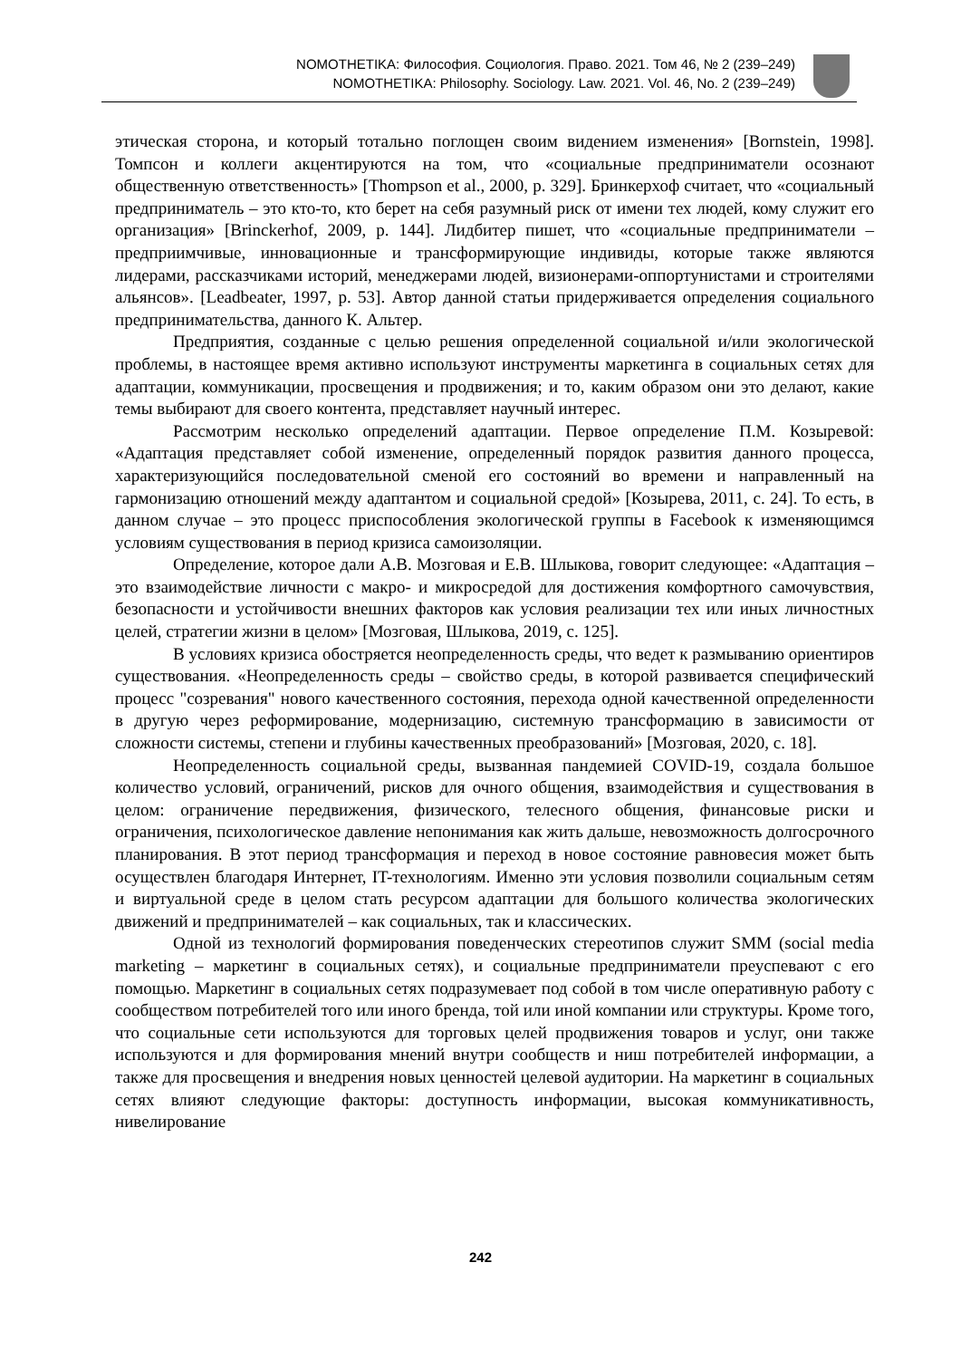NOMOTHETIKA: Философия. Социология. Право. 2021. Том 46, № 2 (239–249)
NOMOTHETIKA: Philosophy. Sociology. Law. 2021. Vol. 46, No. 2 (239–249)
этическая сторона, и который тотально поглощен своим видением изменения» [Bornstein, 1998]. Томпсон и коллеги акцентируются на том, что «социальные предприниматели осознают общественную ответственность» [Thompson et al., 2000, p. 329]. Бринкерхоф считает, что «социальный предприниматель – это кто-то, кто берет на себя разумный риск от имени тех людей, кому служит его организация» [Brinckerhof, 2009, p. 144]. Лидбитер пишет, что «социальные предприниматели – предприимчивые, инновационные и трансформирующие индивиды, которые также являются лидерами, рассказчиками историй, менеджерами людей, визионерами-оппортунистами и строителями альянсов». [Leadbeater, 1997, p. 53]. Автор данной статьи придерживается определения социального предпринимательства, данного К. Альтер.
Предприятия, созданные с целью решения определенной социальной и/или экологической проблемы, в настоящее время активно используют инструменты маркетинга в социальных сетях для адаптации, коммуникации, просвещения и продвижения; и то, каким образом они это делают, какие темы выбирают для своего контента, представляет научный интерес.
Рассмотрим несколько определений адаптации. Первое определение П.М. Козыревой: «Адаптация представляет собой изменение, определенный порядок развития данного процесса, характеризующийся последовательной сменой его состояний во времени и направленный на гармонизацию отношений между адаптантом и социальной средой» [Козырева, 2011, с. 24]. То есть, в данном случае – это процесс приспособления экологической группы в Facebook к изменяющимся условиям существования в период кризиса самоизоляции.
Определение, которое дали А.В. Мозговая и Е.В. Шлыкова, говорит следующее: «Адаптация – это взаимодействие личности с макро- и микросредой для достижения комфортного самочувствия, безопасности и устойчивости внешних факторов как условия реализации тех или иных личностных целей, стратегии жизни в целом» [Мозговая, Шлыкова, 2019, с. 125].
В условиях кризиса обостряется неопределенность среды, что ведет к размыванию ориентиров существования. «Неопределенность среды – свойство среды, в которой развивается специфический процесс "созревания" нового качественного состояния, перехода одной качественной определенности в другую через реформирование, модернизацию, системную трансформацию в зависимости от сложности системы, степени и глубины качественных преобразований» [Мозговая, 2020, с. 18].
Неопределенность социальной среды, вызванная пандемией COVID-19, создала большое количество условий, ограничений, рисков для очного общения, взаимодействия и существования в целом: ограничение передвижения, физического, телесного общения, финансовые риски и ограничения, психологическое давление непонимания как жить дальше, невозможность долгосрочного планирования. В этот период трансформация и переход в новое состояние равновесия может быть осуществлен благодаря Интернет, IT-технологиям. Именно эти условия позволили социальным сетям и виртуальной среде в целом стать ресурсом адаптации для большого количества экологических движений и предпринимателей – как социальных, так и классических.
Одной из технологий формирования поведенческих стереотипов служит SMM (social media marketing – маркетинг в социальных сетях), и социальные предприниматели преуспевают с его помощью. Маркетинг в социальных сетях подразумевает под собой в том числе оперативную работу с сообществом потребителей того или иного бренда, той или иной компании или структуры. Кроме того, что социальные сети используются для торговых целей продвижения товаров и услуг, они также используются и для формирования мнений внутри сообществ и ниш потребителей информации, а также для просвещения и внедрения новых ценностей целевой аудитории. На маркетинг в социальных сетях влияют следующие факторы: доступность информации, высокая коммуникативность, нивелирование
242